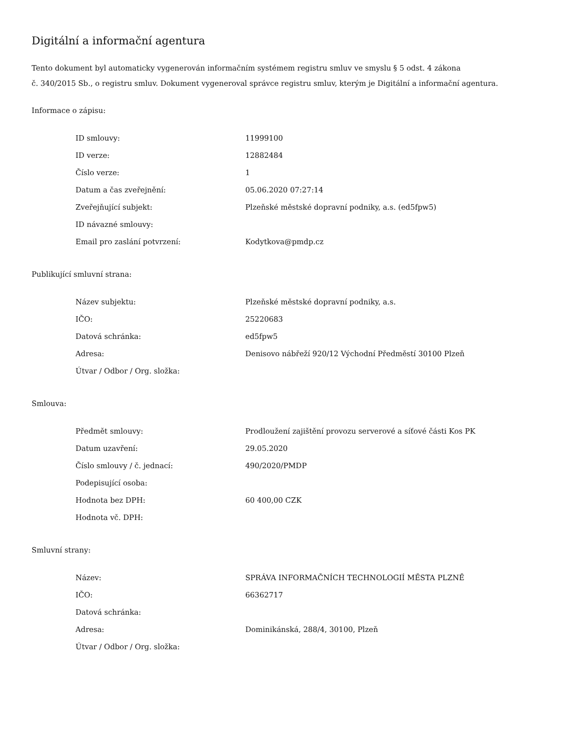Digitální a informační agentura
Tento dokument byl automaticky vygenerován informačním systémem registru smluv ve smyslu § 5 odst. 4 zákona
č. 340/2015 Sb., o registru smluv. Dokument vygeneroval správce registru smluv, kterým je Digitální a informační agentura.
Informace o zápisu:
| ID smlouvy: | 11999100 |
| ID verze: | 12882484 |
| Číslo verze: | 1 |
| Datum a čas zveřejnění: | 05.06.2020 07:27:14 |
| Zveřejňující subjekt: | Plzeňské městské dopravní podniky, a.s. (ed5fpw5) |
| ID návazné smlouvy: | |
| Email pro zaslání potvrzení: | Kodytkova@pmdp.cz |
Publikující smluvní strana:
| Název subjektu: | Plzeňské městské dopravní podniky, a.s. |
| IČO: | 25220683 |
| Datová schránka: | ed5fpw5 |
| Adresa: | Denisovo nábřeží 920/12 Východní Předměstí 30100 Plzeň |
| Útvar / Odbor / Org. složka: | |
Smlouva:
| Předmět smlouvy: | Prodloužení zajištění provozu serverové a síťové části Kos PK |
| Datum uzavření: | 29.05.2020 |
| Číslo smlouvy / č. jednací: | 490/2020/PMDP |
| Podepisující osoba: | |
| Hodnota bez DPH: | 60 400,00 CZK |
| Hodnota vč. DPH: | |
Smluvní strany:
| Název: | SPRÁVA INFORMAČNÍCH TECHNOLOGIÍ MĚSTA PLZNĚ |
| IČO: | 66362717 |
| Datová schránka: | |
| Adresa: | Dominikánská, 288/4, 30100, Plzeň |
| Útvar / Odbor / Org. složka: | |